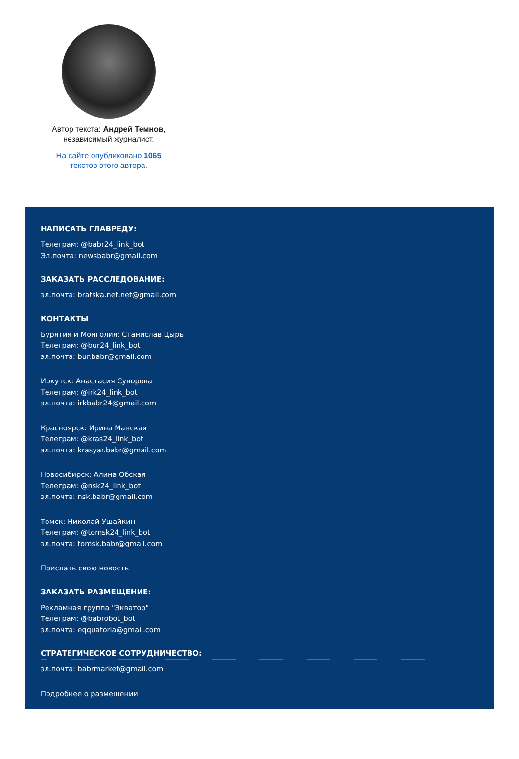Автор текста: Андрей Темнов, независимый журналист.
На сайте опубликовано 1065 текстов этого автора.
НАПИСАТЬ ГЛАВРЕДУ:
Телеграм: @babr24_link_bot
Эл.почта: newsbabr@gmail.com
ЗАКАЗАТЬ РАССЛЕДОВАНИЕ:
эл.почта: bratska.net.net@gmail.com
КОНТАКТЫ
Бурятия и Монголия: Станислав Цырь
Телеграм: @bur24_link_bot
эл.почта: bur.babr@gmail.com
Иркутск: Анастасия Суворова
Телеграм: @irk24_link_bot
эл.почта: irkbabr24@gmail.com
Красноярск: Ирина Манская
Телеграм: @kras24_link_bot
эл.почта: krasyar.babr@gmail.com
Новосибирск: Алина Обская
Телеграм: @nsk24_link_bot
эл.почта: nsk.babr@gmail.com
Томск: Николай Ушайкин
Телеграм: @tomsk24_link_bot
эл.почта: tomsk.babr@gmail.com
Прислать свою новость
ЗАКАЗАТЬ РАЗМЕЩЕНИЕ:
Рекламная группа "Экватор"
Телеграм: @babrobot_bot
эл.почта: eqquatoria@gmail.com
СТРАТЕГИЧЕСКОЕ СОТРУДНИЧЕСТВО:
эл.почта: babrmarket@gmail.com
Подробнее о размещении